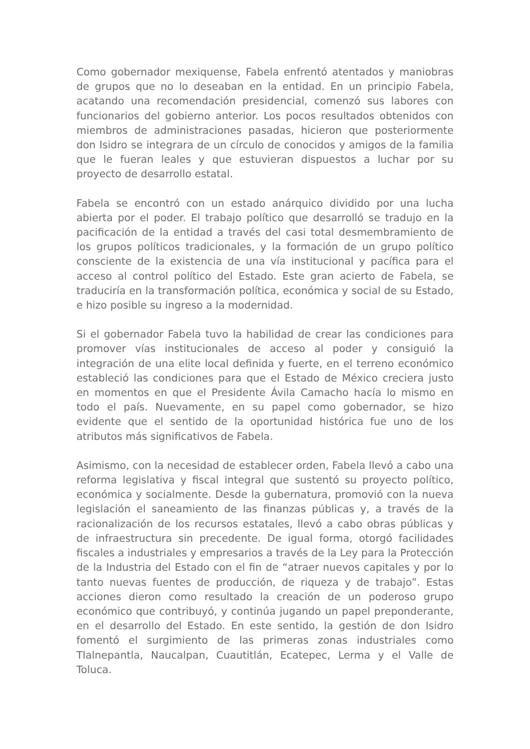Como gobernador mexiquense, Fabela enfrentó atentados y maniobras de grupos que no lo deseaban en la entidad. En un principio Fabela, acatando una recomendación presidencial, comenzó sus labores con funcionarios del gobierno anterior. Los pocos resultados obtenidos con miembros de administraciones pasadas, hicieron que posteriormente don Isidro se integrara de un círculo de conocidos y amigos de la familia que le fueran leales y que estuvieran dispuestos a luchar por su proyecto de desarrollo estatal.
Fabela se encontró con un estado anárquico dividido por una lucha abierta por el poder. El trabajo político que desarrolló se tradujo en la pacificación de la entidad a través del casi total desmembramiento de los grupos políticos tradicionales, y la formación de un grupo político consciente de la existencia de una vía institucional y pacífica para el acceso al control político del Estado. Este gran acierto de Fabela, se traduciría en la transformación política, económica y social de su Estado, e hizo posible su ingreso a la modernidad.
Si el gobernador Fabela tuvo la habilidad de crear las condiciones para promover vías institucionales de acceso al poder y consiguió la integración de una elite local definida y fuerte, en el terreno económico estableció las condiciones para que el Estado de México creciera justo en momentos en que el Presidente Ávila Camacho hacía lo mismo en todo el país. Nuevamente, en su papel como gobernador, se hizo evidente que el sentido de la oportunidad histórica fue uno de los atributos más significativos de Fabela.
Asimismo, con la necesidad de establecer orden, Fabela llevó a cabo una reforma legislativa y fiscal integral que sustentó su proyecto político, económica y socialmente. Desde la gubernatura, promovió con la nueva legislación el saneamiento de las finanzas públicas y, a través de la racionalización de los recursos estatales, llevó a cabo obras públicas y de infraestructura sin precedente. De igual forma, otorgó facilidades fiscales a industriales y empresarios a través de la Ley para la Protección de la Industria del Estado con el fin de “atraer nuevos capitales y por lo tanto nuevas fuentes de producción, de riqueza y de trabajo”. Estas acciones dieron como resultado la creación de un poderoso grupo económico que contribuyó, y continúa jugando un papel preponderante, en el desarrollo del Estado. En este sentido, la gestión de don Isidro fomentó el surgimiento de las primeras zonas industriales como Tlalnepantla, Naucalpan, Cuautitlán, Ecatepec, Lerma y el Valle de Toluca.